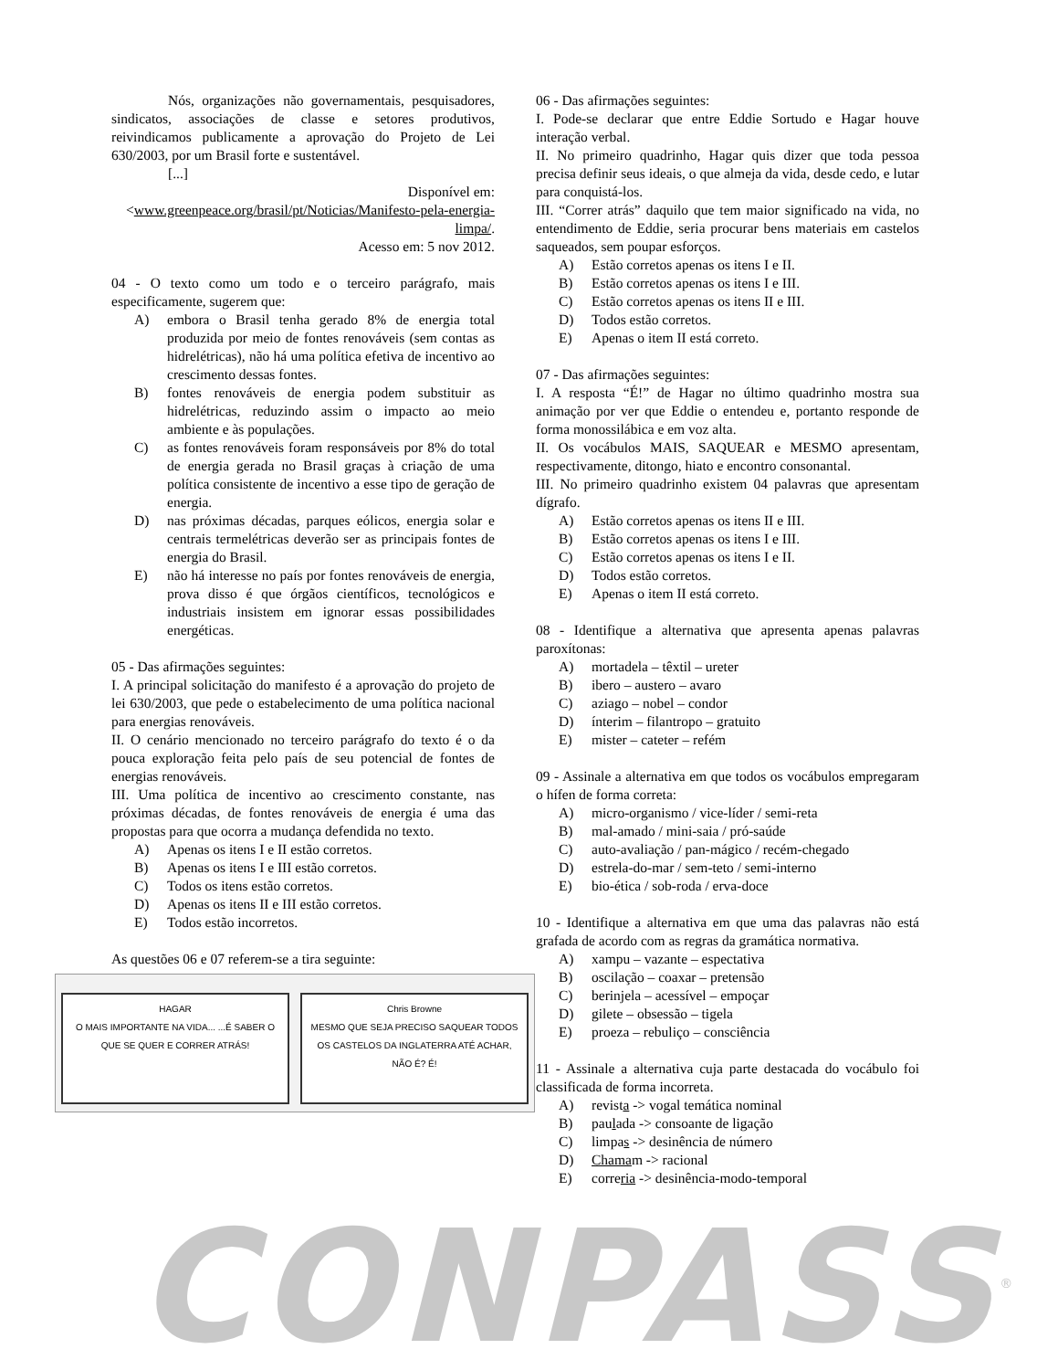Nós, organizações não governamentais, pesquisadores, sindicatos, associações de classe e setores produtivos, reivindicamos publicamente a aprovação do Projeto de Lei 630/2003, por um Brasil forte e sustentável.
[...]
Disponível em:
<www.greenpeace.org/brasil/pt/Noticias/Manifesto-pela-energia-limpa/.
Acesso em: 5 nov 2012.
04 - O texto como um todo e o terceiro parágrafo, mais especificamente, sugerem que:
A) embora o Brasil tenha gerado 8% de energia total produzida por meio de fontes renováveis (sem contas as hidrelétricas), não há uma política efetiva de incentivo ao crescimento dessas fontes.
B) fontes renováveis de energia podem substituir as hidrelétricas, reduzindo assim o impacto ao meio ambiente e às populações.
C) as fontes renováveis foram responsáveis por 8% do total de energia gerada no Brasil graças à criação de uma política consistente de incentivo a esse tipo de geração de energia.
D) nas próximas décadas, parques eólicos, energia solar e centrais termelétricas deverão ser as principais fontes de energia do Brasil.
E) não há interesse no país por fontes renováveis de energia, prova disso é que órgãos científicos, tecnológicos e industriais insistem em ignorar essas possibilidades energéticas.
05 - Das afirmações seguintes:
I. A principal solicitação do manifesto é a aprovação do projeto de lei 630/2003, que pede o estabelecimento de uma política nacional para energias renováveis.
II. O cenário mencionado no terceiro parágrafo do texto é o da pouca exploração feita pelo país de seu potencial de fontes de energias renováveis.
III. Uma política de incentivo ao crescimento constante, nas próximas décadas, de fontes renováveis de energia é uma das propostas para que ocorra a mudança defendida no texto.
A) Apenas os itens I e II estão corretos.
B) Apenas os itens I e III estão corretos.
C) Todos os itens estão corretos.
D) Apenas os itens II e III estão corretos.
E) Todos estão incorretos.
As questões 06 e 07 referem-se a tira seguinte:
HAGAR
O MAIS IMPORTANTE NA VIDA... ...É SABER O QUE SE QUER E CORRER ATRÁS!
Chris Browne
MESMO QUE SEJA PRECISO SAQUEAR TODOS OS CASTELOS DA INGLATERRA ATÉ ACHAR, NÃO É? É!
06 - Das afirmações seguintes:
I. Pode-se declarar que entre Eddie Sortudo e Hagar houve interação verbal.
II. No primeiro quadrinho, Hagar quis dizer que toda pessoa precisa definir seus ideais, o que almeja da vida, desde cedo, e lutar para conquistá-los.
III. “Correr atrás” daquilo que tem maior significado na vida, no entendimento de Eddie, seria procurar bens materiais em castelos saqueados, sem poupar esforços.
A) Estão corretos apenas os itens I e II.
B) Estão corretos apenas os itens I e III.
C) Estão corretos apenas os itens II e III.
D) Todos estão corretos.
E) Apenas o item II está correto.
07 - Das afirmações seguintes:
I. A resposta “É!” de Hagar no último quadrinho mostra sua animação por ver que Eddie o entendeu e, portanto responde de forma monossilábica e em voz alta.
II. Os vocábulos MAIS, SAQUEAR e MESMO apresentam, respectivamente, ditongo, hiato e encontro consonantal.
III. No primeiro quadrinho existem 04 palavras que apresentam dígrafo.
A) Estão corretos apenas os itens II e III.
B) Estão corretos apenas os itens I e III.
C) Estão corretos apenas os itens I e II.
D) Todos estão corretos.
E) Apenas o item II está correto.
08 - Identifique a alternativa que apresenta apenas palavras paroxítonas:
A) mortadela – têxtil – ureter
B) ibero – austero – avaro
C) aziago – nobel – condor
D) ínterim – filantropo – gratuito
E) mister – cateter – refém
09 - Assinale a alternativa em que todos os vocábulos empregaram o hífen de forma correta:
A) micro-organismo / vice-líder / semi-reta
B) mal-amado / mini-saia / pró-saúde
C) auto-avaliação / pan-mágico / recém-chegado
D) estrela-do-mar / sem-teto / semi-interno
E) bio-ética / sob-roda / erva-doce
10 - Identifique a alternativa em que uma das palavras não está grafada de acordo com as regras da gramática normativa.
A) xampu – vazante – espectativa
B) oscilação – coaxar – pretensão
C) berinjela – acessível – empoçar
D) gilete – obsessão – tigela
E) proeza – rebuliço – consciência
11 - Assinale a alternativa cuja parte destacada do vocábulo foi classificada de forma incorreta.
A) revista -> vogal temática nominal
B) paulada -> consoante de ligação
C) limpas -> desinência de número
D) Chamam -> racional
E) correria -> desinência-modo-temporal
CONPASS<sup>®</sup>